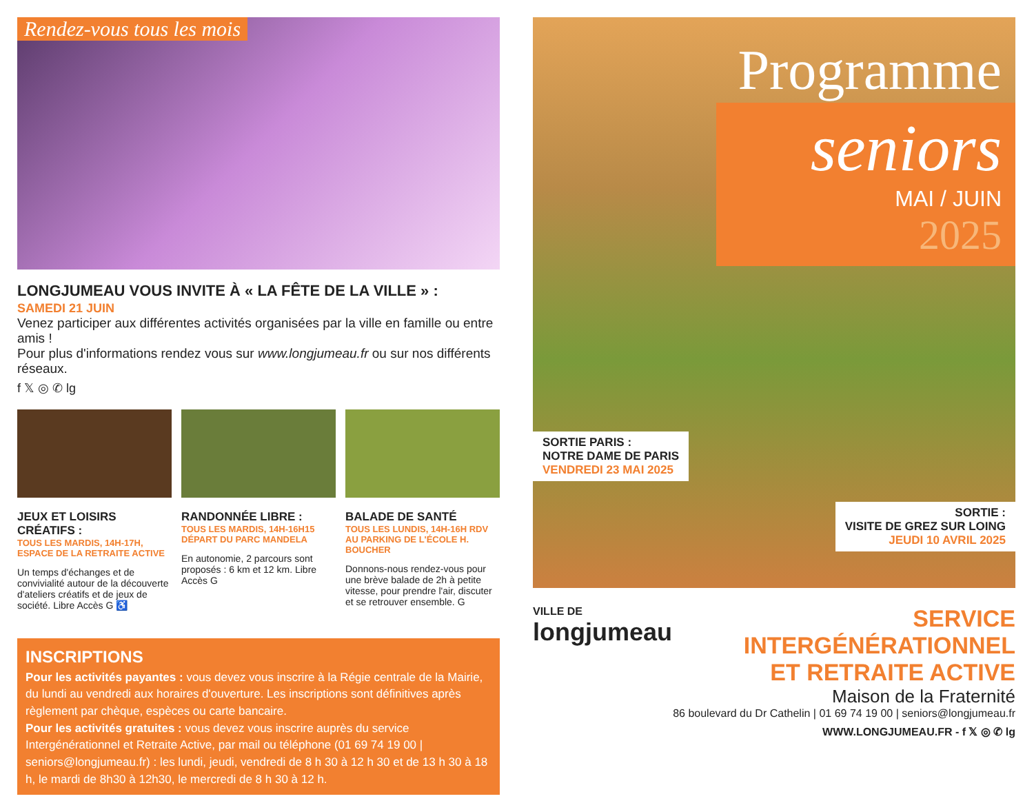Rendez-vous tous les mois
LONGJUMEAU VOUS INVITE À « LA FÊTE DE LA VILLE » :
SAMEDI 21 JUIN
Venez participer aux différentes activités organisées par la ville en famille ou entre amis !
Pour plus d'informations rendez vous sur www.longjumeau.fr ou sur nos différents réseaux.
f 𝕏 ◎ ✆ lg
JEUX ET LOISIRS CRÉATIFS :
TOUS LES MARDIS, 14H-17H,
ESPACE DE LA RETRAITE ACTIVE
Un temps d'échanges et de convivialité autour de la découverte d'ateliers créatifs et de jeux de société. Libre Accès G ♿
RANDONNÉE LIBRE :
TOUS LES MARDIS, 14H-16H15
DÉPART DU PARC MANDELA
En autonomie, 2 parcours sont proposés : 6 km et 12 km. Libre Accès G
BALADE DE SANTÉ
TOUS LES LUNDIS, 14H-16H RDV AU PARKING DE L'ÉCOLE H. BOUCHER
Donnons-nous rendez-vous pour une brève balade de 2h à petite vitesse, pour prendre l'air, discuter et se retrouver ensemble. G
INSCRIPTIONS
Pour les activités payantes : vous devez vous inscrire à la Régie centrale de la Mairie, du lundi au vendredi aux horaires d'ouverture. Les inscriptions sont définitives après règlement par chèque, espèces ou carte bancaire.
Pour les activités gratuites : vous devez vous inscrire auprès du service Intergénérationnel et Retraite Active, par mail ou téléphone (01 69 74 19 00 | seniors@longjumeau.fr) : les lundi, jeudi, vendredi de 8 h 30 à 12 h 30 et de 13 h 30 à 18 h, le mardi de 8h30 à 12h30, le mercredi de 8 h 30 à 12 h.
Programme
seniors
MAI / JUIN
2025
SORTIE PARIS :
NOTRE DAME DE PARIS
VENDREDI 23 MAI 2025
SORTIE :
VISITE DE GREZ SUR LOING
JEUDI 10 AVRIL 2025
VILLE DE
longjumeau
SERVICE INTERGÉNÉRATIONNEL
ET RETRAITE ACTIVE
Maison de la Fraternité
86 boulevard du Dr Cathelin | 01 69 74 19 00 | seniors@longjumeau.fr
WWW.LONGJUMEAU.FR - f 𝕏 ◎ ✆ lg